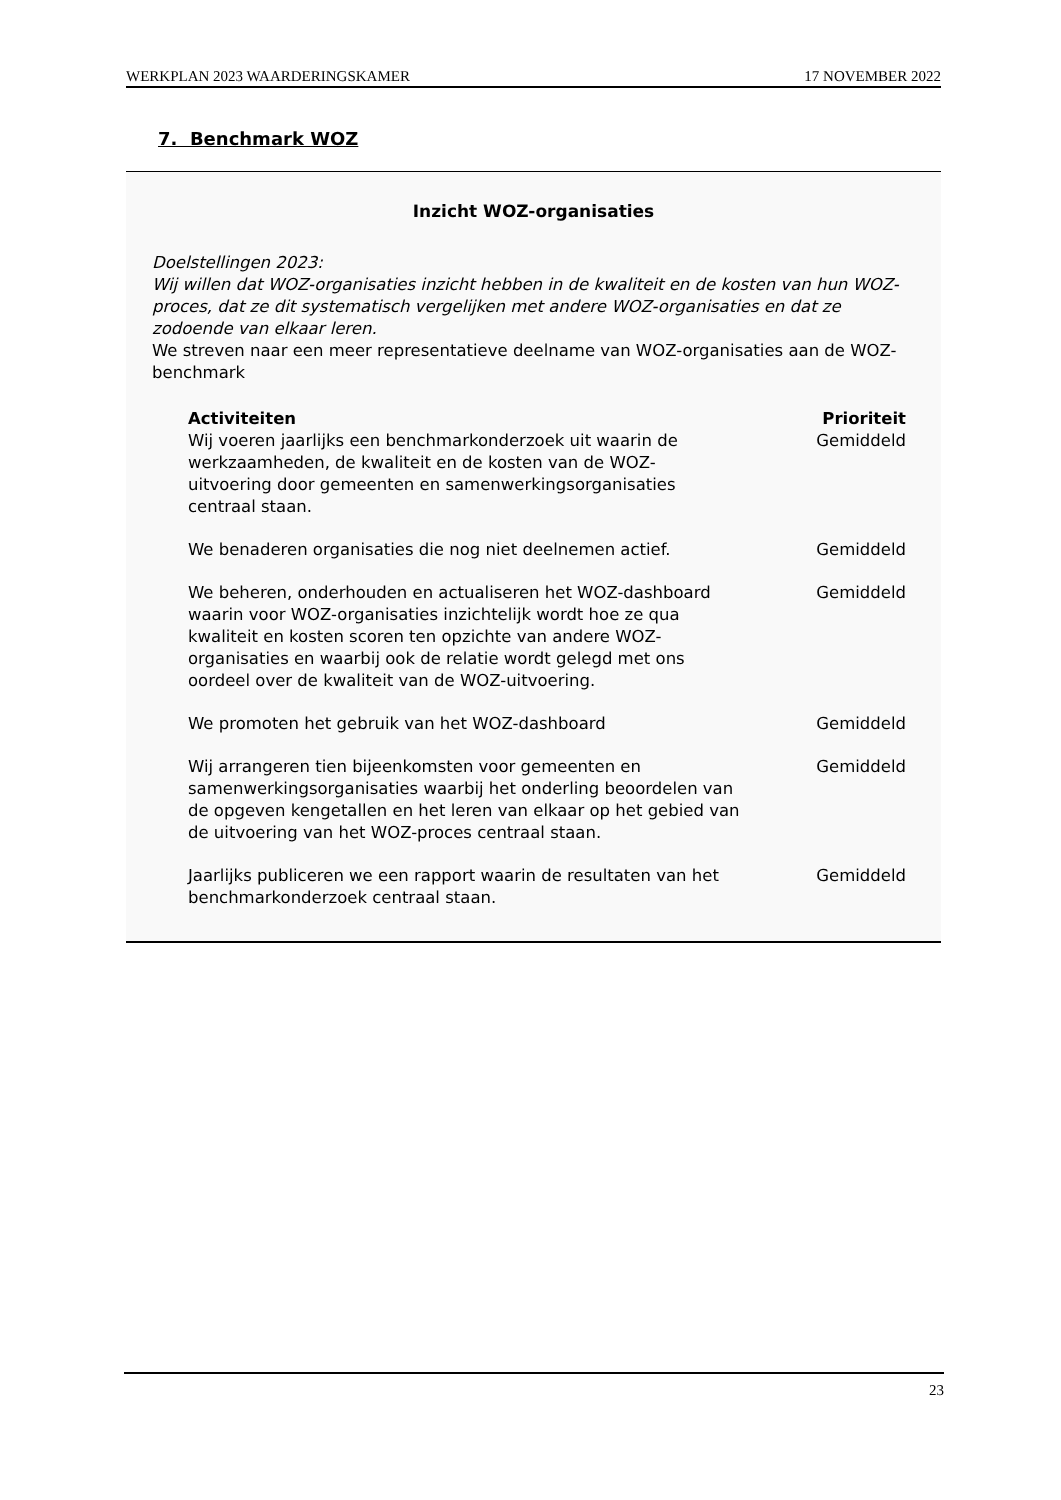WERKPLAN 2023 WAARDERINGSKAMER 17 NOVEMBER 2022
7. Benchmark WOZ
Inzicht WOZ-organisaties
Doelstellingen 2023:
Wij willen dat WOZ-organisaties inzicht hebben in de kwaliteit en de kosten van hun WOZ-proces, dat ze dit systematisch vergelijken met andere WOZ-organisaties en dat ze zodoende van elkaar leren.
We streven naar een meer representatieve deelname van WOZ-organisaties aan de WOZ-benchmark
| Activiteiten | Prioriteit |
| --- | --- |
| Wij voeren jaarlijks een benchmarkonderzoek uit waarin de werkzaamheden, de kwaliteit en de kosten van de WOZ- uitvoering door gemeenten en samenwerkingsorganisaties centraal staan. | Gemiddeld |
| We benaderen organisaties die nog niet deelnemen actief. | Gemiddeld |
| We beheren, onderhouden en actualiseren het WOZ-dashboard waarin voor WOZ-organisaties inzichtelijk wordt hoe ze qua kwaliteit en kosten scoren ten opzichte van andere WOZ- organisaties en waarbij ook de relatie wordt gelegd met ons oordeel over de kwaliteit van de WOZ-uitvoering. | Gemiddeld |
| We promoten het gebruik van het WOZ-dashboard | Gemiddeld |
| Wij arrangeren tien bijeenkomsten voor gemeenten en samenwerkingsorganisaties waarbij het onderling beoordelen van de opgeven kengetallen en het leren van elkaar op het gebied van de uitvoering van het WOZ-proces centraal staan. | Gemiddeld |
| Jaarlijks publiceren we een rapport waarin de resultaten van het benchmarkonderzoek centraal staan. | Gemiddeld |
23